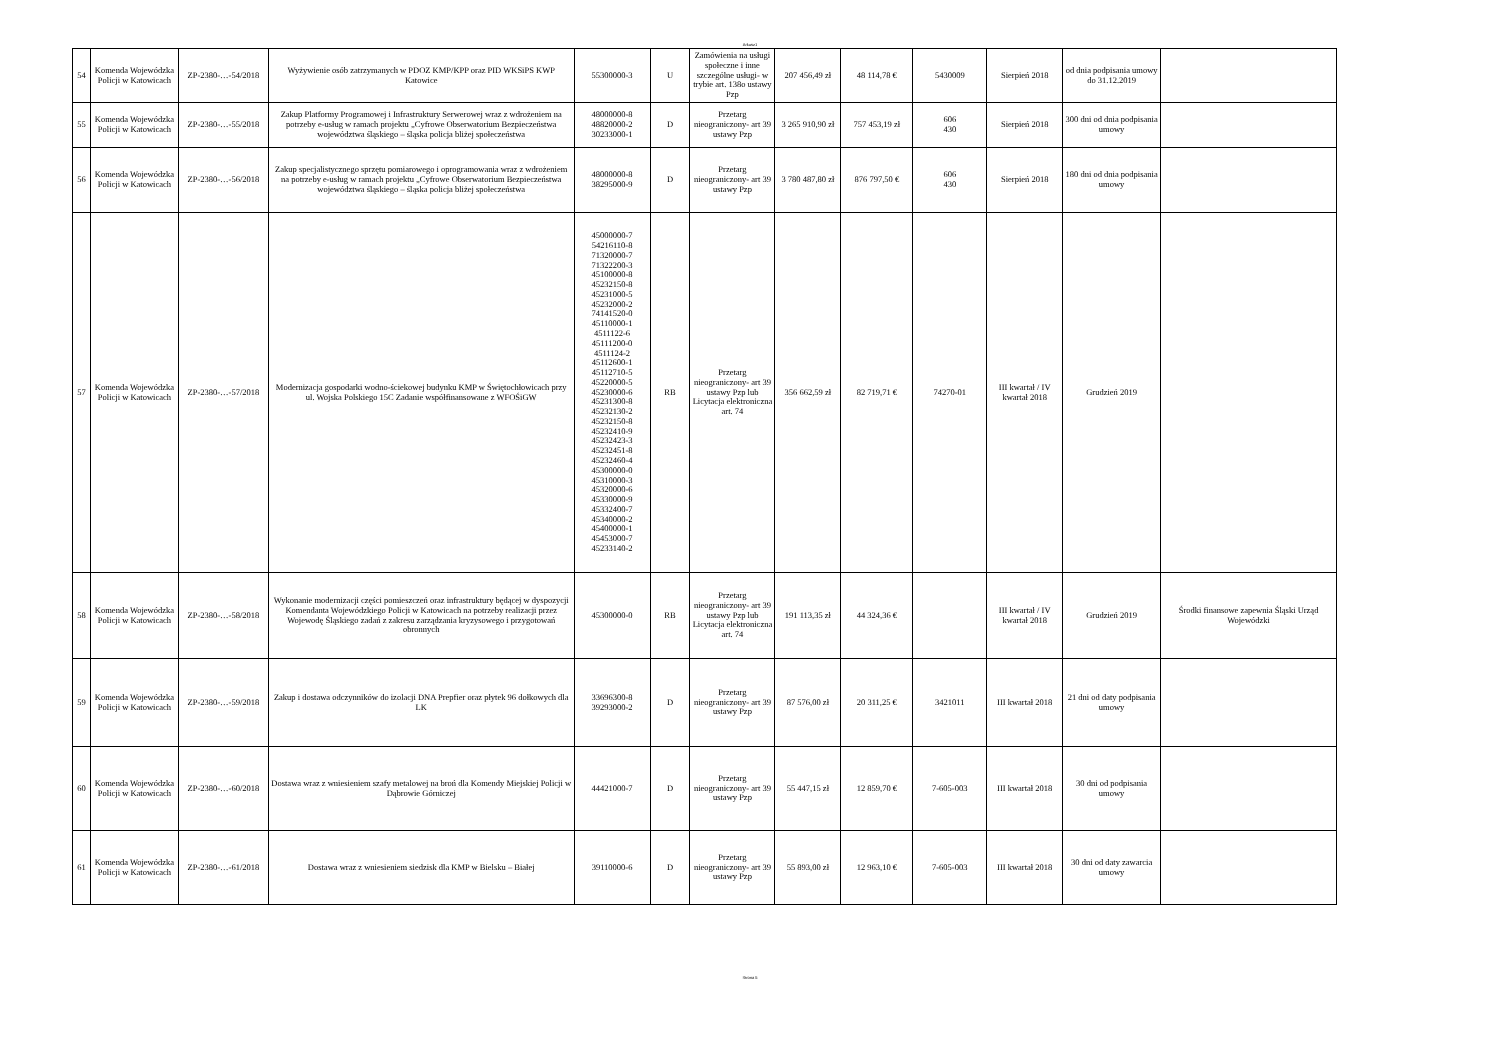Arkusz1
| 54 | Komenda Wojewódzka Policji w Katowicach | ZP-2380-…-54/2018 | Wyżywienie osób zatrzymanych w PDOZ KMP/KPP oraz PID WKSiPS KWP Katowice | 55300000-3 | U | Zamówienia na usługi społeczne i inne szczególne usługi- w trybie art. 138o ustawy Pzp | 207 456,49 zł | 48 114,78 € | 5430009 | Sierpień 2018 | od dnia podpisania umowy do 31.12.2019 | |
| 55 | Komenda Wojewódzka Policji w Katowicach | ZP-2380-…-55/2018 | Zakup Platformy Programowej i Infrastruktury Serwerowej wraz z wdrożeniem na potrzeby e-usług w ramach projektu „Cyfrowe Obserwatorium Bezpieczeństwa województwa śląskiego – śląska policja bliżej społeczeństwa | 48000000-8 48820000-2 30233000-1 | D | Przetarg nieograniczony- art 39 ustawy Pzp | 3 265 910,90 zł | 757 453,19 zł | 606 430 | Sierpień 2018 | 300 dni od dnia podpisania umowy | |
| 56 | Komenda Wojewódzka Policji w Katowicach | ZP-2380-…-56/2018 | Zakup specjalistycznego sprzętu pomiarowego i oprogramowania wraz z wdrożeniem na potrzeby e-usług w ramach projektu „Cyfrowe Obserwatorium Bezpieczeństwa województwa śląskiego – śląska policja bliżej społeczeństwa | 48000000-8 38295000-9 | D | Przetarg nieograniczony- art 39 ustawy Pzp | 3 780 487,80 zł | 876 797,50 € | 606 430 | Sierpień 2018 | 180 dni od dnia podpisania umowy | |
| 57 | Komenda Wojewódzka Policji w Katowicach | ZP-2380-…-57/2018 | Modernizacja gospodarki wodno-ściekowej budynku KMP w Świętochłowicach przy ul. Wojska Polskiego 15C Zadanie współfinansowane z WFOŚiGW | 45000000-7 54216110-8 71320000-7 71322200-3 45100000-8 45232150-8 45231000-5 45232000-2 74141520-0 45110000-1 4511122-6 45111200-0 4511124-2 45112600-1 45112710-5 45220000-5 45230000-6 45231300-8 45232130-2 45232150-8 45232410-9 45232423-3 45232451-8 45232460-4 45300000-0 45310000-3 45320000-6 45330000-9 45332400-7 45340000-2 45400000-1 45453000-7 45233140-2 | RB | Przetarg nieograniczony- art 39 ustawy Pzp lub Licytacja elektroniczna art. 74 | 356 662,59 zł | 82 719,71 € | 74270-01 | III kwartał / IV kwartał 2018 | Grudzień 2019 | |
| 58 | Komenda Wojewódzka Policji w Katowicach | ZP-2380-…-58/2018 | Wykonanie modernizacji części pomieszczeń oraz infrastruktury będącej w dyspozycji Komendanta Wojewódzkiego Policji w Katowicach na potrzeby realizacji przez Wojewodę Śląskiego zadań z zakresu zarządzania kryzysowego i przygotowań obronnych | 45300000-0 | RB | Przetarg nieograniczony- art 39 ustawy Pzp lub Licytacja elektroniczna art. 74 | 191 113,35 zł | 44 324,36 € | | III kwartał / IV kwartał 2018 | Grudzień 2019 | Środki finansowe zapewnia Śląski Urząd Wojewódzki |
| 59 | Komenda Wojewódzka Policji w Katowicach | ZP-2380-…-59/2018 | Zakup i dostawa odczynników do izolacji DNA Prepfier oraz płytek 96 dołkowych dla LK | 33696300-8 39293000-2 | D | Przetarg nieograniczony- art 39 ustawy Pzp | 87 576,00 zł | 20 311,25 € | 3421011 | III kwartał 2018 | 21 dni od daty podpisania umowy | |
| 60 | Komenda Wojewódzka Policji w Katowicach | ZP-2380-…-60/2018 | Dostawa wraz z wniesieniem szafy metalowej na broń dla Komendy Miejskiej Policji w Dąbrowie Górniczej | 44421000-7 | D | Przetarg nieograniczony- art 39 ustawy Pzp | 55 447,15 zł | 12 859,70 € | 7-605-003 | III kwartał 2018 | 30 dni od podpisania umowy | |
| 61 | Komenda Wojewódzka Policji w Katowicach | ZP-2380-…-61/2018 | Dostawa wraz z wniesieniem siedzisk dla KMP w Bielsku – Białej | 39110000-6 | D | Przetarg nieograniczony- art 39 ustawy Pzp | 55 893,00 zł | 12 963,10 € | 7-605-003 | III kwartał 2018 | 30 dni od daty zawarcia umowy | |
Strona 5